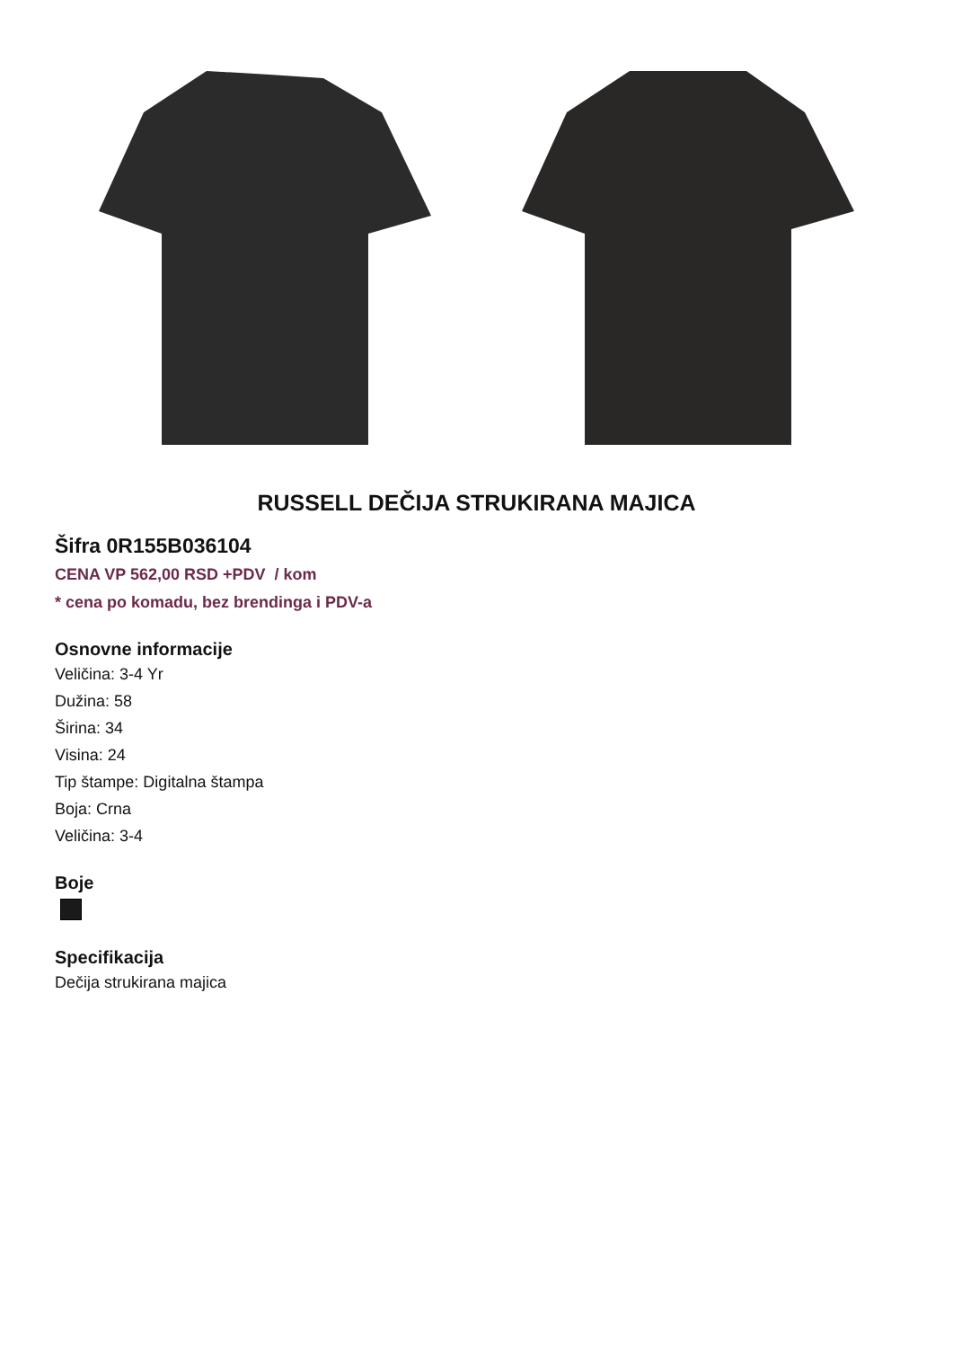RUSSELL DEČIJA STRUKIRANA MAJICA
Šifra 0R155B036104
CENA VP 562,00 RSD +PDV / kom
* cena po komadu, bez brendinga i PDV-a
Osnovne informacije
Veličina: 3-4 Yr
Dužina: 58
Širina: 34
Visina: 24
Tip štampe: Digitalna štampa
Boja: Crna
Veličina: 3-4
Boje
Specifikacija
Dečija strukirana majica